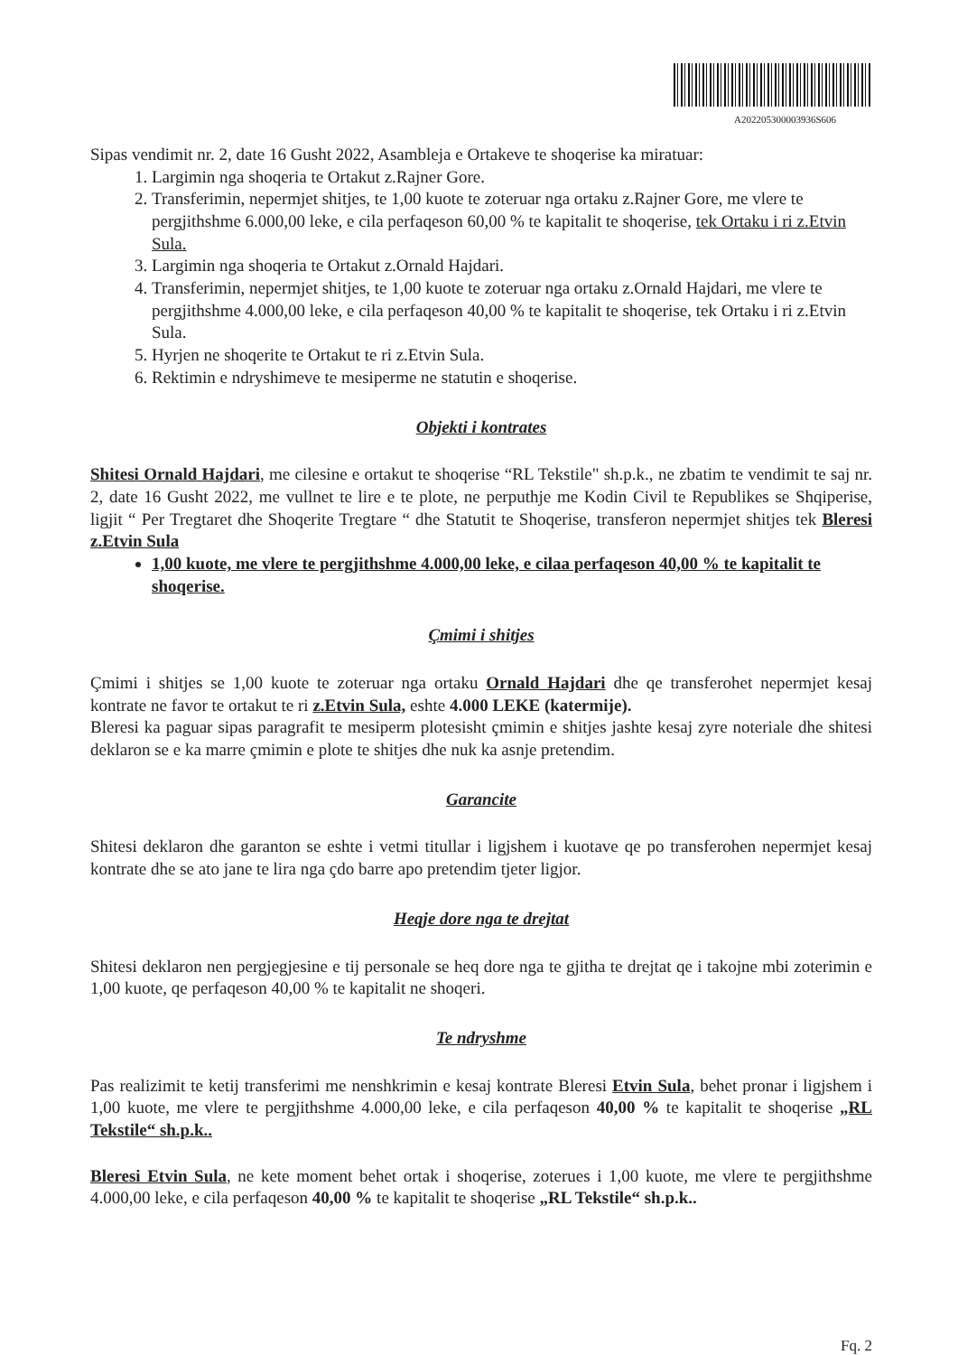A202205300003936S606
Sipas vendimit nr. 2, date 16 Gusht 2022, Asambleja e Ortakeve te shoqerise ka miratuar:
1. Largimin nga shoqeria te Ortakut z.Rajner Gore.
2. Transferimin, nepermjet shitjes, te 1,00 kuote te zoteruar nga ortaku z.Rajner Gore, me vlere te pergjithshme 6.000,00 leke, e cila perfaqeson 60,00 % te kapitalit te shoqerise, tek Ortaku i ri z.Etvin Sula.
3. Largimin nga shoqeria te Ortakut z.Ornald Hajdari.
4. Transferimin, nepermjet shitjes, te 1,00 kuote te zoteruar nga ortaku z.Ornald Hajdari, me vlere te pergjithshme 4.000,00 leke, e cila perfaqeson 40,00 % te kapitalit te shoqerise, tek Ortaku i ri z.Etvin Sula.
5. Hyrjen ne shoqerite te Ortakut te ri z.Etvin Sula.
6. Rektimin e ndryshimeve te mesiperme ne statutin e shoqerise.
Objekti i kontrates
Shitesi Ornald Hajdari, me cilesine e ortakut te shoqerise “RL Tekstile" sh.p.k., ne zbatim te vendimit te saj nr. 2, date 16 Gusht 2022, me vullnet te lire e te plote, ne perputhje me Kodin Civil te Republikes se Shqiperise, ligjit “ Per Tregtaret dhe Shoqerite Tregtare “ dhe Statutit te Shoqerise, transferon nepermjet shitjes tek Bleresi z.Etvin Sula
1,00 kuote, me vlere te pergjithshme 4.000,00 leke, e cilaa perfaqeson 40,00 % te kapitalit te shoqerise.
Çmimi i shitjes
Çmimi i shitjes se 1,00 kuote te zoteruar nga ortaku Ornald Hajdari dhe qe transferohet nepermjet kesaj kontrate ne favor te ortakut te ri z.Etvin Sula, eshte 4.000 LEKE (katermije).
Bleresi ka paguar sipas paragrafit te mesiperm plotesisht çmimin e shitjes jashte kesaj zyre noteriale dhe shitesi deklaron se e ka marre çmimin e plote te shitjes dhe nuk ka asnje pretendim.
Garancite
Shitesi deklaron dhe garanton se eshte i vetmi titullar i ligjshem i kuotave qe po transferohen nepermjet kesaj kontrate dhe se ato jane te lira nga çdo barre apo pretendim tjeter ligjor.
Heqje dore nga te drejtat
Shitesi deklaron nen pergjegjesine e tij personale se heq dore nga te gjitha te drejtat qe i takojne mbi zoterimin e 1,00 kuote, qe perfaqeson 40,00 % te kapitalit ne shoqeri.
Te ndryshme
Pas realizimit te ketij transferimi me nenshkrimin e kesaj kontrate Bleresi Etvin Sula, behet pronar i ligjshem i 1,00 kuote, me vlere te pergjithshme 4.000,00 leke, e cila perfaqeson 40,00 % te kapitalit te shoqerise „RL Tekstile“ sh.p.k..
Bleresi Etvin Sula, ne kete moment behet ortak i shoqerise, zoterues i 1,00 kuote, me vlere te pergjithshme 4.000,00 leke, e cila perfaqeson 40,00 % te kapitalit te shoqerise „RL Tekstile“ sh.p.k..
Fq. 2